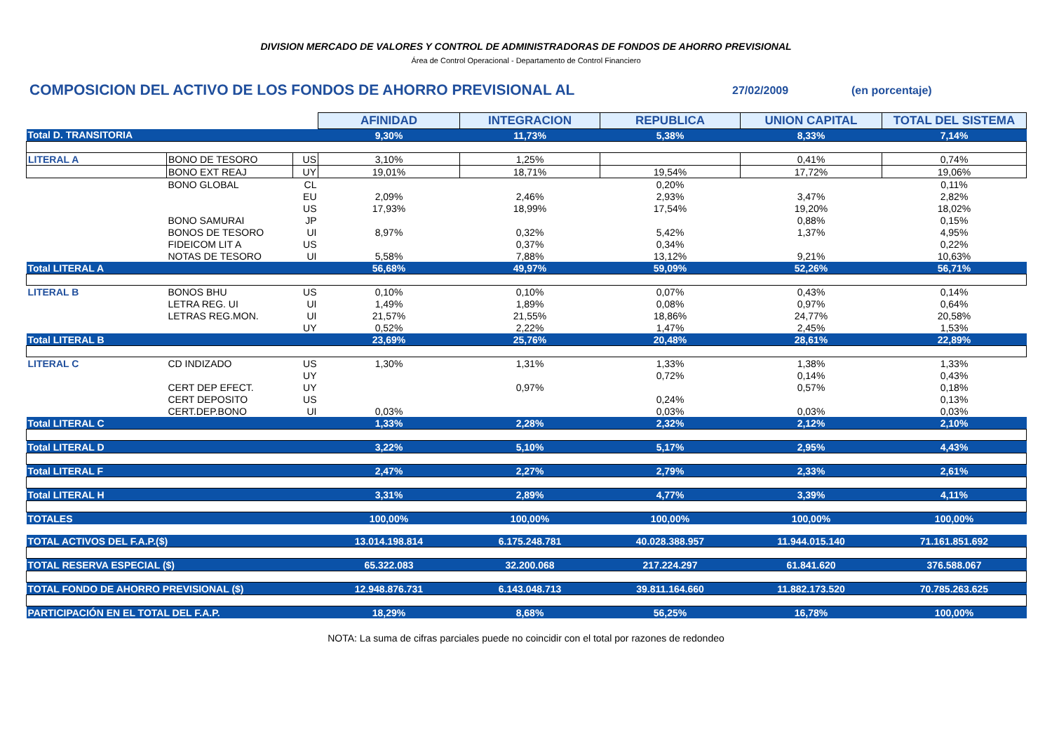DIVISION MERCADO DE VALORES Y CONTROL DE ADMINISTRADORAS DE FONDOS DE AHORRO PREVISIONAL
Área de Control Operacional - Departamento de Control Financiero
COMPOSICION DEL ACTIVO DE LOS FONDOS DE AHORRO PREVISIONAL AL 27/02/2009 (en porcentaje)
| | | | AFINIDAD | INTEGRACION | REPUBLICA | UNION CAPITAL | TOTAL DEL SISTEMA |
| Total D. TRANSITORIA | | | 9,30% | 11,73% | 5,38% | 8,33% | 7,14% |
| LITERAL A | BONO DE TESORO | US | 3,10% | 1,25% | | 0,41% | 0,74% |
| | BONO EXT REAJ | UY | 19,01% | 18,71% | 19,54% | 17,72% | 19,06% |
| | BONO GLOBAL | CL | | | 0,20% | | 0,11% |
| | | EU | 2,09% | 2,46% | 2,93% | 3,47% | 2,82% |
| | | US | 17,93% | 18,99% | 17,54% | 19,20% | 18,02% |
| | BONO SAMURAI | JP | | | | 0,88% | 0,15% |
| | BONOS DE TESORO | UI | 8,97% | 0,32% | 5,42% | 1,37% | 4,95% |
| | FIDEICOM LIT A | US | | 0,37% | 0,34% | | 0,22% |
| | NOTAS DE TESORO | UI | 5,58% | 7,88% | 13,12% | 9,21% | 10,63% |
| Total LITERAL A | | | 56,68% | 49,97% | 59,09% | 52,26% | 56,71% |
| LITERAL B | BONOS BHU | US | 0,10% | 0,10% | 0,07% | 0,43% | 0,14% |
| | LETRA REG. UI | UI | 1,49% | 1,89% | 0,08% | 0,97% | 0,64% |
| | LETRAS REG.MON. | UI | 21,57% | 21,55% | 18,86% | 24,77% | 20,58% |
| | | UY | 0,52% | 2,22% | 1,47% | 2,45% | 1,53% |
| Total LITERAL B | | | 23,69% | 25,76% | 20,48% | 28,61% | 22,89% |
| LITERAL C | CD INDIZADO | US | 1,30% | 1,31% | 1,33% | 1,38% | 1,33% |
| | | UY | | | 0,72% | 0,14% | 0,43% |
| | CERT DEP EFECT. | UY | | 0,97% | | 0,57% | 0,18% |
| | CERT DEPOSITO | US | | | 0,24% | | 0,13% |
| | CERT.DEP.BONO | UI | 0,03% | | 0,03% | 0,03% | 0,03% |
| Total LITERAL C | | | 1,33% | 2,28% | 2,32% | 2,12% | 2,10% |
| Total LITERAL D | | | 3,22% | 5,10% | 5,17% | 2,95% | 4,43% |
| Total LITERAL F | | | 2,47% | 2,27% | 2,79% | 2,33% | 2,61% |
| Total LITERAL H | | | 3,31% | 2,89% | 4,77% | 3,39% | 4,11% |
| TOTALES | | | 100,00% | 100,00% | 100,00% | 100,00% | 100,00% |
| TOTAL ACTIVOS DEL F.A.P.($) | | | 13.014.198.814 | 6.175.248.781 | 40.028.388.957 | 11.944.015.140 | 71.161.851.692 |
| TOTAL RESERVA ESPECIAL ($) | | | 65.322.083 | 32.200.068 | 217.224.297 | 61.841.620 | 376.588.067 |
| TOTAL FONDO DE AHORRO PREVISIONAL ($) | | | 12.948.876.731 | 6.143.048.713 | 39.811.164.660 | 11.882.173.520 | 70.785.263.625 |
| PARTICIPACIÓN EN EL TOTAL DEL F.A.P. | | | 18,29% | 8,68% | 56,25% | 16,78% | 100,00% |
NOTA: La suma de cifras parciales puede no coincidir con el total por razones de redondeo